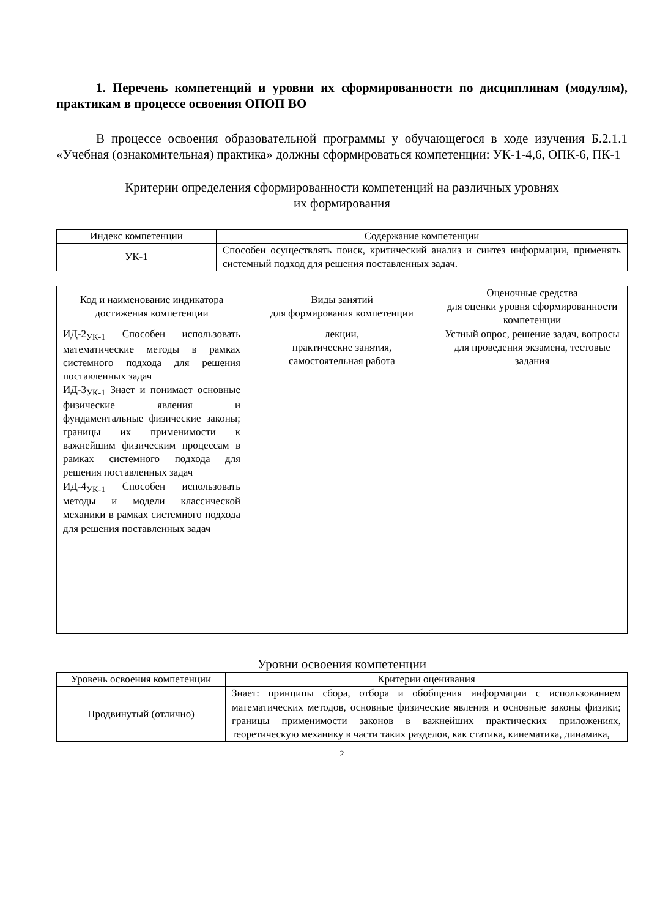1. Перечень компетенций и уровни их сформированности по дисциплинам (модулям), практикам в процессе освоения ОПОП ВО
В процессе освоения образовательной программы у обучающегося в ходе изучения Б.2.1.1 «Учебная (ознакомительная) практика» должны сформироваться компетенции: УК-1-4,6, ОПК-6, ПК-1
Критерии определения сформированности компетенций на различных уровнях
их формирования
| Индекс компетенции | Содержание компетенции |
| --- | --- |
| УК-1 | Способен осуществлять поиск, критический анализ и синтез информации, применять системный подход для решения поставленных задач. |
| Код и наименование индикатора достижения компетенции | Виды занятий для формирования компетенции | Оценочные средства для оценки уровня сформированности компетенции |
| --- | --- | --- |
| ИД-2<sub>УК-1</sub> Способен использовать математические методы в рамках системного подхода для решения поставленных задач ИД-3<sub>УК-1</sub> Знает и понимает основные физические явления и фундаментальные физические законы; границы их применимости к важнейшим физическим процессам в рамках системного подхода для решения поставленных задач ИД-4<sub>УК-1</sub> Способен использовать методы и модели классической механики в рамках системного подхода для решения поставленных задач | лекции, практические занятия, самостоятельная работа | Устный опрос, решение задач, вопросы для проведения экзамена, тестовые задания |
Уровни освоения компетенции
| Уровень освоения компетенции | Критерии оценивания |
| --- | --- |
| Продвинутый (отлично) | Знает: принципы сбора, отбора и обобщения информации с использованием математических методов, основные физические явления и основные законы физики; границы применимости законов в важнейших практических приложениях, теоретическую механику в части таких разделов, как статика, кинематика, динамика, |
2